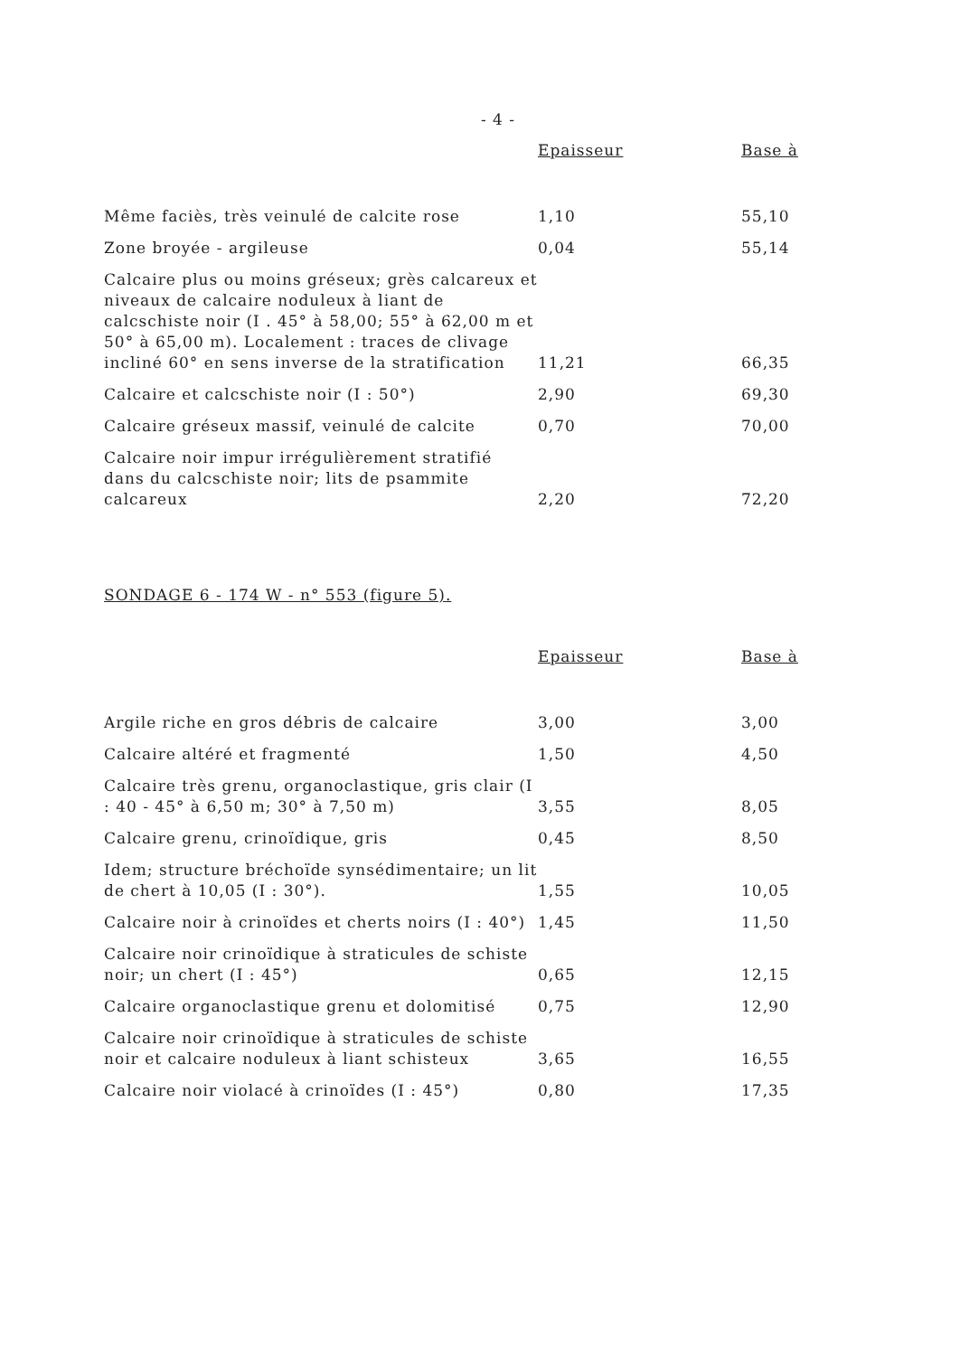- 4 -
| | Epaisseur | Base à |
| --- | --- | --- |
| Même faciès, très veinulé de calcite rose | 1,10 | 55,10 |
| Zone broyée - argileuse | 0,04 | 55,14 |
| Calcaire plus ou moins gréseux; grès calcareux et niveaux de calcaire noduleux à liant de calcschiste noir (I . 45° à 58,00; 55° à 62,00 m et 50° à 65,00 m). Localement : traces de clivage incliné 60° en sens inverse de la stratification | 11,21 | 66,35 |
| Calcaire et calcschiste noir (I : 50°) | 2,90 | 69,30 |
| Calcaire gréseux massif, veinulé de calcite | 0,70 | 70,00 |
| Calcaire noir impur irrégulièrement stratifié dans du calcschiste noir; lits de psammite calcareux | 2,20 | 72,20 |
SONDAGE 6 - 174 W - n° 553 (figure 5).
| | Epaisseur | Base à |
| --- | --- | --- |
| Argile riche en gros débris de calcaire | 3,00 | 3,00 |
| Calcaire altéré et fragmenté | 1,50 | 4,50 |
| Calcaire très grenu, organoclastique, gris clair (I : 40 - 45° à 6,50 m; 30° à 7,50 m) | 3,55 | 8,05 |
| Calcaire grenu, crinoïdique, gris | 0,45 | 8,50 |
| Idem; structure bréchoïde synsédimentaire; un lit de chert à 10,05 (I : 30°). | 1,55 | 10,05 |
| Calcaire noir à crinoïdes et cherts noirs (I : 40°) | 1,45 | 11,50 |
| Calcaire noir crinoïdique à straticules de schiste noir; un chert (I : 45°) | 0,65 | 12,15 |
| Calcaire organoclastique grenu et dolomitisé | 0,75 | 12,90 |
| Calcaire noir crinoïdique à straticules de schiste noir et calcaire noduleux à liant schisteux | 3,65 | 16,55 |
| Calcaire noir violacé à crinoïdes (I : 45°) | 0,80 | 17,35 |